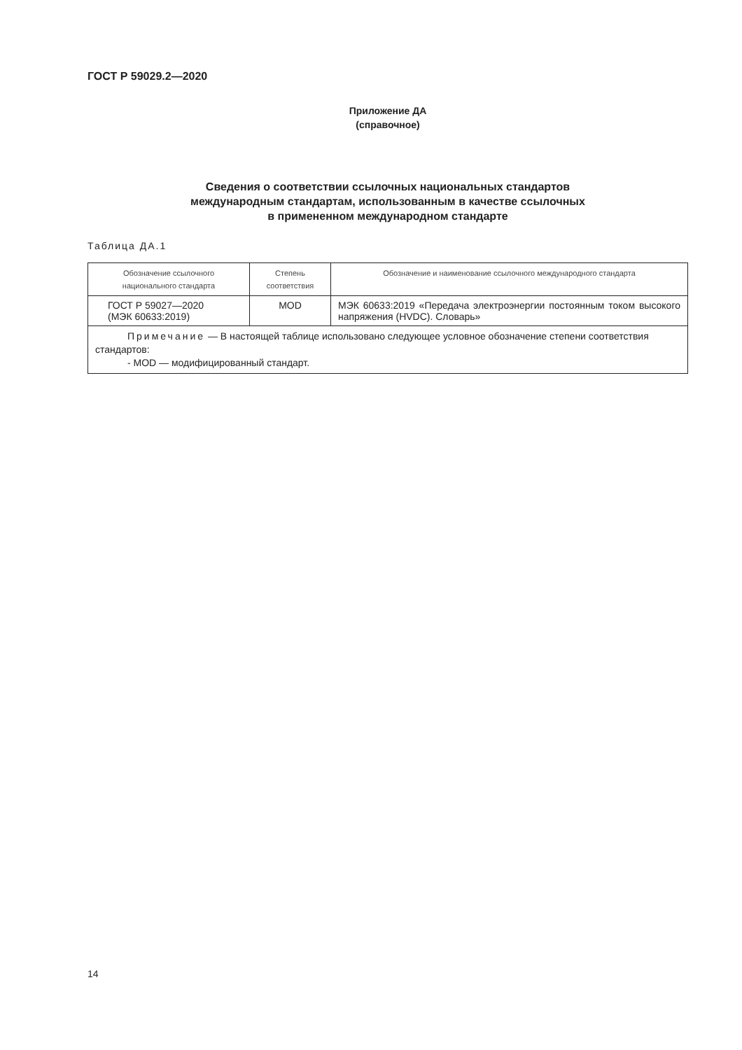ГОСТ Р 59029.2—2020
Приложение ДА
(справочное)
Сведения о соответствии ссылочных национальных стандартов
международным стандартам, использованным в качестве ссылочных
в примененном международном стандарте
Таблица ДА.1
| Обозначение ссылочного национального стандарта | Степень соответствия | Обозначение и наименование ссылочного международного стандарта |
| --- | --- | --- |
| ГОСТ Р 59027—2020 (МЭК 60633:2019) | MOD | МЭК 60633:2019 «Передача электроэнергии постоянным током высокого напряжения (HVDC). Словарь» |
| Примечание — В настоящей таблице использовано следующее условное обозначение степени соответствия стандартов: - MOD — модифицированный стандарт. | | |
14